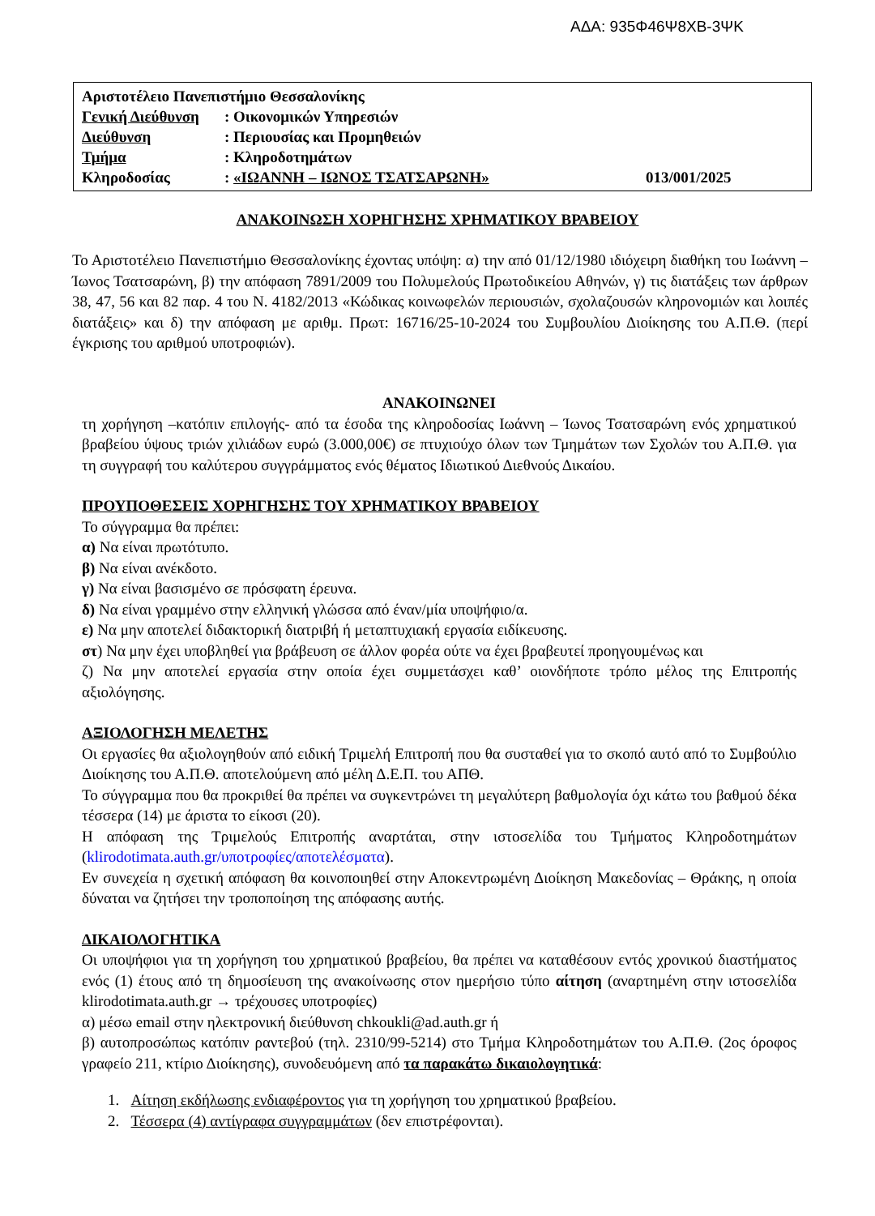ΑΔΑ: 935Φ46Ψ8ΧΒ-3ΨΚ
| Αριστοτέλειο Πανεπιστήμιο Θεσσαλονίκης | | |
| Γενική Διεύθυνση | : Οικονομικών Υπηρεσιών | |
| Διεύθυνση | : Περιουσίας και Προμηθειών | |
| Τμήμα | : Κληροδοτημάτων | |
| Κληροδοσίας | : «ΙΩΑΝΝΗ – ΙΩΝΟΣ ΤΣΑΤΣΑΡΩΝΗ» | 013/001/2025 |
ΑΝΑΚΟΙΝΩΣΗ ΧΟΡΗΓΗΣΗΣ ΧΡΗΜΑΤΙΚΟΥ ΒΡΑΒΕΙΟΥ
Το Αριστοτέλειο Πανεπιστήμιο Θεσσαλονίκης έχοντας υπόψη: α) την από 01/12/1980 ιδιόχειρη διαθήκη του Ιωάννη – Ίωνος Τσατσαρώνη, β) την απόφαση 7891/2009 του Πολυμελούς Πρωτοδικείου Αθηνών, γ) τις διατάξεις των άρθρων 38, 47, 56 και 82 παρ. 4 του Ν. 4182/2013 «Κώδικας κοινωφελών περιουσιών, σχολαζουσών κληρονομιών και λοιπές διατάξεις» και δ) την απόφαση με αριθμ. Πρωτ: 16716/25-10-2024 του Συμβουλίου Διοίκησης του Α.Π.Θ. (περί έγκρισης του αριθμού υποτροφιών).
ΑΝΑΚΟΙΝΩΝΕΙ
τη χορήγηση –κατόπιν επιλογής- από τα έσοδα της κληροδοσίας Ιωάννη – Ίωνος Τσατσαρώνη ενός χρηματικού βραβείου ύψους τριών χιλιάδων ευρώ (3.000,00€) σε πτυχιούχο όλων των Τμημάτων των Σχολών του Α.Π.Θ. για τη συγγραφή του καλύτερου συγγράμματος ενός θέματος Ιδιωτικού Διεθνούς Δικαίου.
ΠΡΟΥΠΟΘΕΣΕΙΣ ΧΟΡΗΓΗΣΗΣ ΤΟΥ ΧΡΗΜΑΤΙΚΟΥ ΒΡΑΒΕΙΟΥ
Το σύγγραμμα θα πρέπει:
α) Να είναι πρωτότυπο.
β) Να είναι ανέκδοτο.
γ) Να είναι βασισμένο σε πρόσφατη έρευνα.
δ) Να είναι γραμμένο στην ελληνική γλώσσα από έναν/μία υποψήφιο/α.
ε) Να μην αποτελεί διδακτορική διατριβή ή μεταπτυχιακή εργασία ειδίκευσης.
στ) Να μην έχει υποβληθεί για βράβευση σε άλλον φορέα ούτε να έχει βραβευτεί προηγουμένως και
ζ) Να μην αποτελεί εργασία στην οποία έχει συμμετάσχει καθ’ οιονδήποτε τρόπο μέλος της Επιτροπής αξιολόγησης.
ΑΞΙΟΛΟΓΗΣΗ ΜΕΛΕΤΗΣ
Οι εργασίες θα αξιολογηθούν από ειδική Τριμελή Επιτροπή που θα συσταθεί για το σκοπό αυτό από το Συμβούλιο Διοίκησης του Α.Π.Θ. αποτελούμενη από μέλη Δ.Ε.Π. του ΑΠΘ.
Το σύγγραμμα που θα προκριθεί θα πρέπει να συγκεντρώνει τη μεγαλύτερη βαθμολογία όχι κάτω του βαθμού δέκα τέσσερα (14) με άριστα το είκοσι (20).
Η απόφαση της Τριμελούς Επιτροπής αναρτάται, στην ιστοσελίδα του Τμήματος Κληροδοτημάτων (klirodotimata.auth.gr/υποτροφίες/αποτελέσματα).
Εν συνεχεία η σχετική απόφαση θα κοινοποιηθεί στην Αποκεντρωμένη Διοίκηση Μακεδονίας – Θράκης, η οποία δύναται να ζητήσει την τροποποίηση της απόφασης αυτής.
ΔΙΚΑΙΟΛΟΓΗΤΙΚΑ
Οι υποψήφιοι για τη χορήγηση του χρηματικού βραβείου, θα πρέπει να καταθέσουν εντός χρονικού διαστήματος ενός (1) έτους από τη δημοσίευση της ανακοίνωσης στον ημερήσιο τύπο αίτηση (αναρτημένη στην ιστοσελίδα klirodotimata.auth.gr → τρέχουσες υποτροφίες)
α) μέσω email στην ηλεκτρονική διεύθυνση chkoukli@ad.auth.gr ή
β) αυτοπροσώπως κατόπιν ραντεβού (τηλ. 2310/99-5214) στο Τμήμα Κληροδοτημάτων του Α.Π.Θ. (2ος όροφος γραφείο 211, κτίριο Διοίκησης), συνοδευόμενη από τα παρακάτω δικαιολογητικά:
1. Αίτηση εκδήλωσης ενδιαφέροντος για τη χορήγηση του χρηματικού βραβείου.
2. Τέσσερα (4) αντίγραφα συγγραμμάτων (δεν επιστρέφονται).